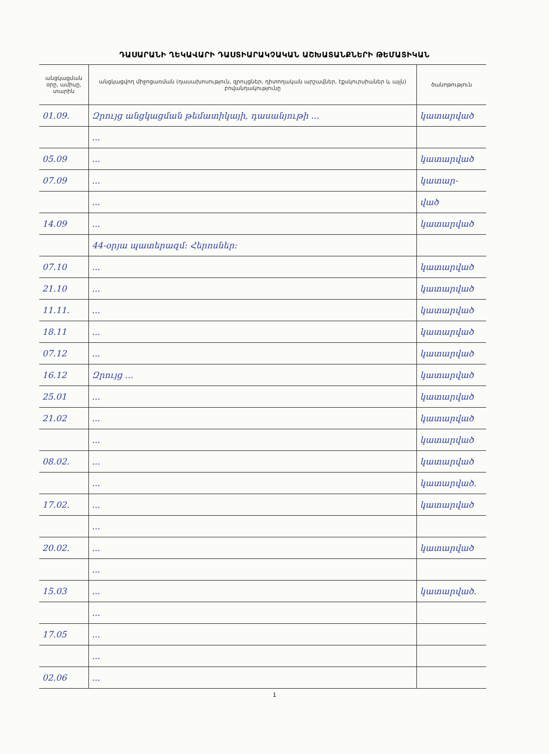ԴԱՍԱՐԱՆԻ ՂԵԿԱՎԱՐԻ ԴԱՍՏԻԱՐԱԿՉԱԿԱՆ ԱՇԽԱՏԱՆՔՆԵՐԻ ԹԵՄԱՏԻԿԱՆ
| անցկացման օրը, ամիսը, տարին | անցկացվող միջոցառման (դասախոսություն, զրույցներ, դիտողական արշավներ, էքսկուրսիաներ և այլն) բովանդակությունը | ծանոթություն |
| --- | --- | --- |
| 01.09. | Զրույց անցկացման թեմատիկայի, դասանյութի ... | կատարված |
| | ... | |
| 05.09 | ... | կատարված |
| 07.09 | ... | կատար- |
| | ... | ված |
| 14.09 | ... | կատարված |
| | 44-օրյա պատերազմ: Հերոսներ: | |
| 07.10 | ... | կատարված |
| 21.10 | ... | կատարված |
| 11.11. | ... | կատարված |
| 18.11 | ... | կատարված |
| 07.12 | ... | կատարված |
| 16.12 | Զրույց ... | կատարված |
| 25.01 | ... | կատարված |
| 21.02 | ... | կատարված |
| | ... | կատարված |
| 08.02. | ... | կատարված |
| | ... | կատարված. |
| 17.02. | ... | կատարված |
| | ... | |
| 20.02. | ... | կատարված |
| | ... | |
| 15.03 | ... | կատարված. |
| | ... | |
| 17.05 | ... | |
| | ... | |
| 02.06 | ... | |
1